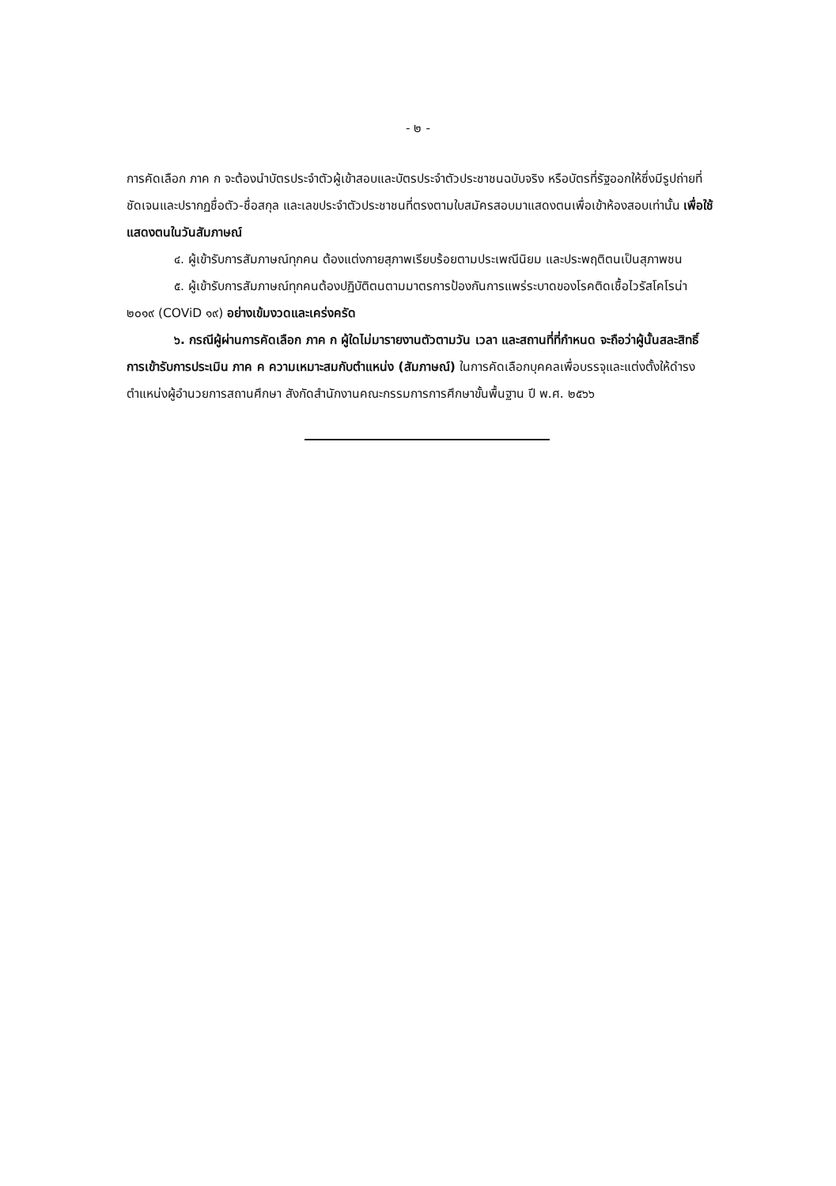- ๒ -
การคัดเลือก ภาค ก จะต้องนำบัตรประจำตัวผู้เข้าสอบและบัตรประจำตัวประชาชนฉบับจริง หรือบัตรที่รัฐออกให้ซึ่งมีรูปถ่ายที่ชัดเจนและปรากฏชื่อตัว-ชื่อสกุล และเลขประจำตัวประชาชนที่ตรงตามใบสมัครสอบมาแสดงตนเพื่อเข้าห้องสอบเท่านั้น เพื่อใช้แสดงตนในวันสัมภาษณ์
๔. ผู้เข้ารับการสัมภาษณ์ทุกคน ต้องแต่งกายสุภาพเรียบร้อยตามประเพณีนิยม และประพฤติตนเป็นสุภาพชน
๕. ผู้เข้ารับการสัมภาษณ์ทุกคนต้องปฏิบัติตนตามมาตรการป้องกันการแพร่ระบาดของโรคติดเชื้อไวรัสโคโรน่า ๒๐๑๙ (COViD ๑๙) อย่างเข้มงวดและเคร่งครัด
๖. กรณีผู้ผ่านการคัดเลือก ภาค ก ผู้ใดไม่มารายงานตัวตามวัน เวลา และสถานที่ที่กำหนด จะถือว่าผู้นั้นสละสิทธิ์การเข้ารับการประเมิน ภาค ค ความเหมาะสมกับตำแหน่ง (สัมภาษณ์) ในการคัดเลือกบุคคลเพื่อบรรจุและแต่งตั้งให้ดำรงตำแหน่งผู้อำนวยการสถานศึกษา สังกัดสำนักงานคณะกรรมการการศึกษาขั้นพื้นฐาน ปี พ.ศ. ๒๕๖๖